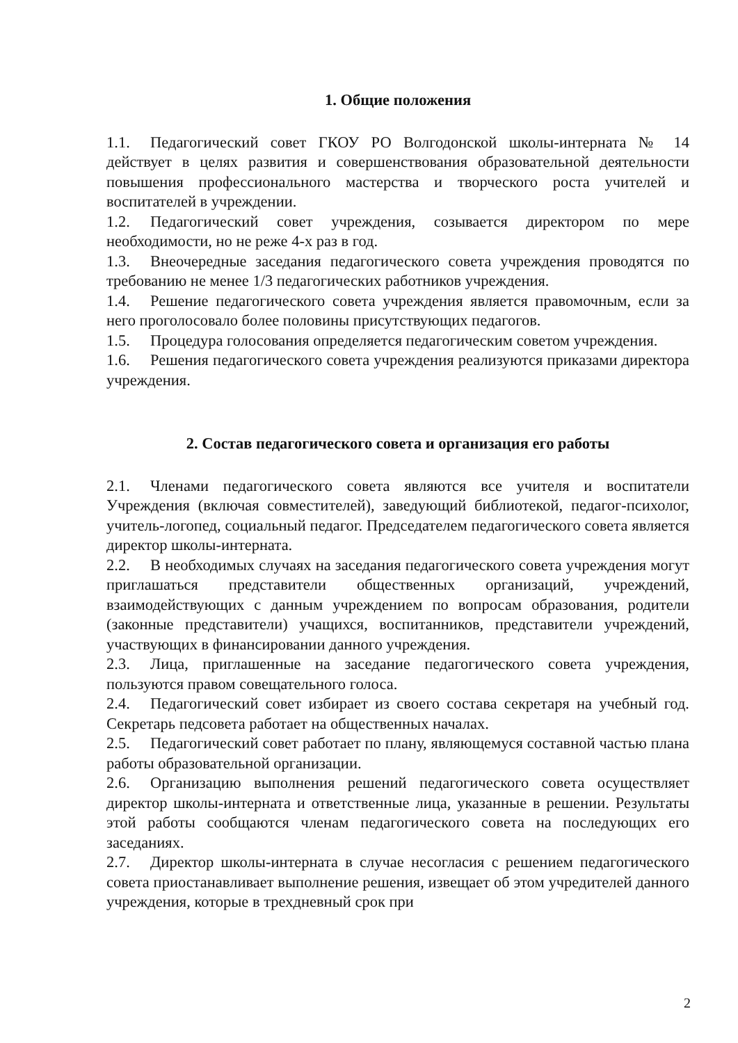1. Общие положения
1.1. Педагогический совет ГКОУ РО Волгодонской школы-интерната № 14 действует в целях развития и совершенствования образовательной деятельности повышения профессионального мастерства и творческого роста учителей и воспитателей в учреждении.
1.2. Педагогический совет учреждения, созывается директором по мере необходимости, но не реже 4-х раз в год.
1.3. Внеочередные заседания педагогического совета учреждения проводятся по требованию не менее 1/3 педагогических работников учреждения.
1.4. Решение педагогического совета учреждения является правомочным, если за него проголосовало более половины присутствующих педагогов.
1.5. Процедура голосования определяется педагогическим советом учреждения.
1.6. Решения педагогического совета учреждения реализуются приказами директора учреждения.
2. Состав педагогического совета и организация его работы
2.1. Членами педагогического совета являются все учителя и воспитатели Учреждения (включая совместителей), заведующий библиотекой, педагог-психолог, учитель-логопед, социальный педагог. Председателем педагогического совета является директор школы-интерната.
2.2. В необходимых случаях на заседания педагогического совета учреждения могут приглашаться представители общественных организаций, учреждений, взаимодействующих с данным учреждением по вопросам образования, родители (законные представители) учащихся, воспитанников, представители учреждений, участвующих в финансировании данного учреждения.
2.3. Лица, приглашенные на заседание педагогического совета учреждения, пользуются правом совещательного голоса.
2.4. Педагогический совет избирает из своего состава секретаря на учебный год. Секретарь педсовета работает на общественных началах.
2.5. Педагогический совет работает по плану, являющемуся составной частью плана работы образовательной организации.
2.6. Организацию выполнения решений педагогического совета осуществляет директор школы-интерната и ответственные лица, указанные в решении. Результаты этой работы сообщаются членам педагогического совета на последующих его заседаниях.
2.7. Директор школы-интерната в случае несогласия с решением педагогического совета приостанавливает выполнение решения, извещает об этом учредителей данного учреждения, которые в трехдневный срок при
2